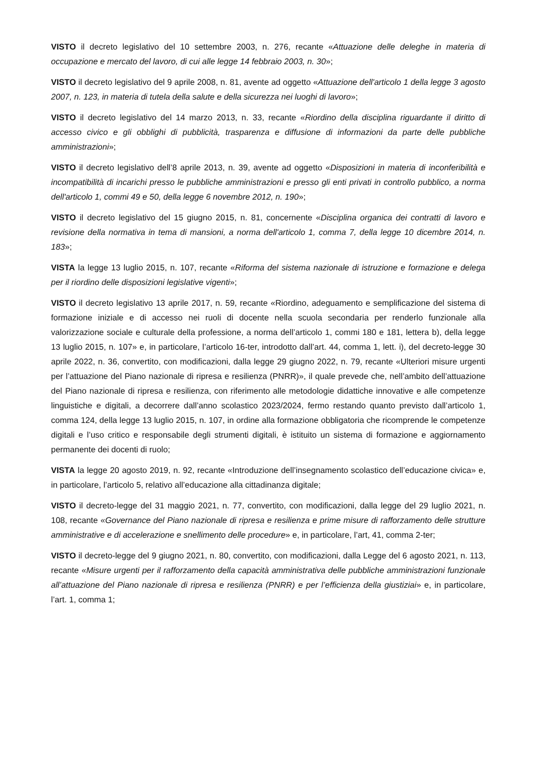VISTO il decreto legislativo del 10 settembre 2003, n. 276, recante «Attuazione delle deleghe in materia di occupazione e mercato del lavoro, di cui alle legge 14 febbraio 2003, n. 30»;
VISTO il decreto legislativo del 9 aprile 2008, n. 81, avente ad oggetto «Attuazione dell'articolo 1 della legge 3 agosto 2007, n. 123, in materia di tutela della salute e della sicurezza nei luoghi di lavoro»;
VISTO il decreto legislativo del 14 marzo 2013, n. 33, recante «Riordino della disciplina riguardante il diritto di accesso civico e gli obblighi di pubblicità, trasparenza e diffusione di informazioni da parte delle pubbliche amministrazioni»;
VISTO il decreto legislativo dell’8 aprile 2013, n. 39, avente ad oggetto «Disposizioni in materia di inconferibilità e incompatibilità di incarichi presso le pubbliche amministrazioni e presso gli enti privati in controllo pubblico, a norma dell'articolo 1, commi 49 e 50, della legge 6 novembre 2012, n. 190»;
VISTO il decreto legislativo del 15 giugno 2015, n. 81, concernente «Disciplina organica dei contratti di lavoro e revisione della normativa in tema di mansioni, a norma dell'articolo 1, comma 7, della legge 10 dicembre 2014, n. 183»;
VISTA la legge 13 luglio 2015, n. 107, recante «Riforma del sistema nazionale di istruzione e formazione e delega per il riordino delle disposizioni legislative vigenti»;
VISTO il decreto legislativo 13 aprile 2017, n. 59, recante «Riordino, adeguamento e semplificazione del sistema di formazione iniziale e di accesso nei ruoli di docente nella scuola secondaria per renderlo funzionale alla valorizzazione sociale e culturale della professione, a norma dell’articolo 1, commi 180 e 181, lettera b), della legge 13 luglio 2015, n. 107» e, in particolare, l’articolo 16-ter, introdotto dall’art. 44, comma 1, lett. i), del decreto-legge 30 aprile 2022, n. 36, convertito, con modificazioni, dalla legge 29 giugno 2022, n. 79, recante «Ulteriori misure urgenti per l’attuazione del Piano nazionale di ripresa e resilienza (PNRR)», il quale prevede che, nell’ambito dell’attuazione del Piano nazionale di ripresa e resilienza, con riferimento alle metodologie didattiche innovative e alle competenze linguistiche e digitali, a decorrere dall’anno scolastico 2023/2024, fermo restando quanto previsto dall’articolo 1, comma 124, della legge 13 luglio 2015, n. 107, in ordine alla formazione obbligatoria che ricomprende le competenze digitali e l’uso critico e responsabile degli strumenti digitali, è istituito un sistema di formazione e aggiornamento permanente dei docenti di ruolo;
VISTA la legge 20 agosto 2019, n. 92, recante «Introduzione dell’insegnamento scolastico dell’educazione civica» e, in particolare, l’articolo 5, relativo all’educazione alla cittadinanza digitale;
VISTO il decreto-legge del 31 maggio 2021, n. 77, convertito, con modificazioni, dalla legge del 29 luglio 2021, n. 108, recante «Governance del Piano nazionale di ripresa e resilienza e prime misure di rafforzamento delle strutture amministrative e di accelerazione e snellimento delle procedure» e, in particolare, l’art, 41, comma 2-ter;
VISTO il decreto-legge del 9 giugno 2021, n. 80, convertito, con modificazioni, dalla Legge del 6 agosto 2021, n. 113, recante «Misure urgenti per il rafforzamento della capacità amministrativa delle pubbliche amministrazioni funzionale all’attuazione del Piano nazionale di ripresa e resilienza (PNRR) e per l’efficienza della giustiziai» e, in particolare, l’art. 1, comma 1;